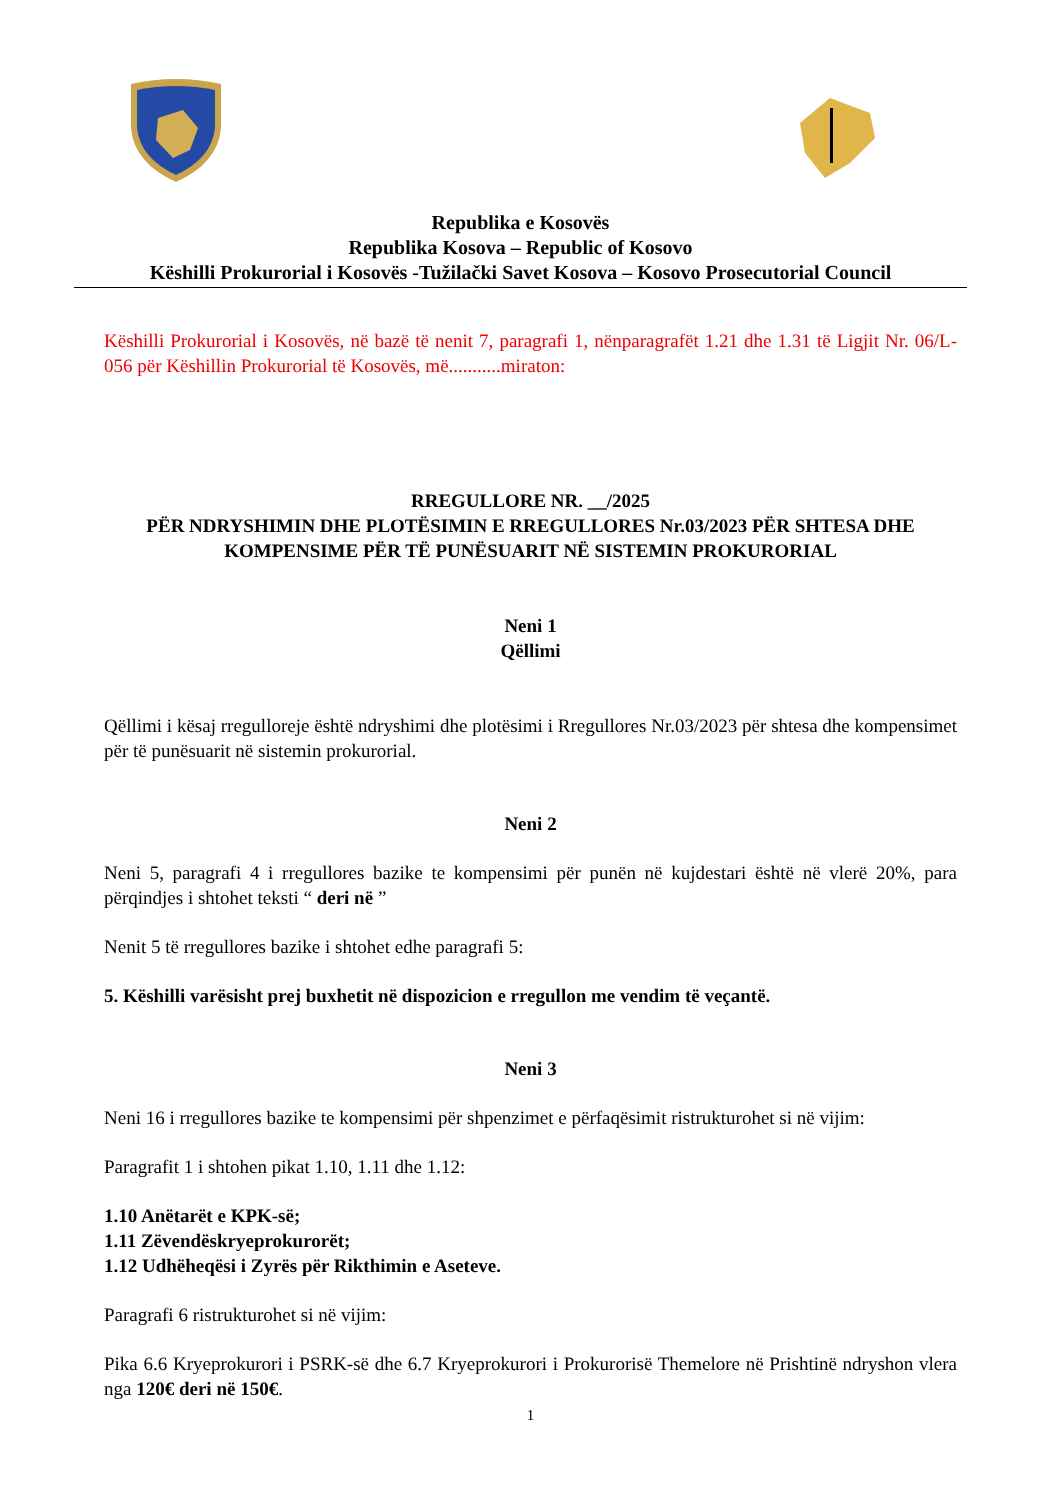Republika e Kosovës
Republika Kosova – Republic of Kosovo
Këshilli Prokurorial i Kosovës -Tužilački Savet Kosova – Kosovo Prosecutorial Council
Këshilli Prokurorial i Kosovës, në bazë të nenit 7, paragrafi 1, nënparagrafët 1.21 dhe 1.31 të Ligjit Nr. 06/L-056 për Këshillin Prokurorial të Kosovës, më...........miraton:
RREGULLORE NR. __/2025
PËR NDRYSHIMIN DHE PLOTËSIMIN E RREGULLORES Nr.03/2023 PËR SHTESA DHE KOMPENSIME PËR TË PUNËSUARIT NË SISTEMIN PROKURORIAL
Neni 1
Qëllimi
Qëllimi i kësaj rregulloreje është ndryshimi dhe plotësimi i Rregullores Nr.03/2023 për shtesa dhe kompensimet për të punësuarit në sistemin prokurorial.
Neni 2
Neni 5, paragrafi 4 i rregullores bazike te kompensimi për punën në kujdestari është në vlerë 20%, para përqindjes i shtohet teksti “ deri në ”
Nenit 5 të rregullores bazike i shtohet edhe paragrafi 5:
5. Këshilli varësisht prej buxhetit në dispozicion e rregullon me vendim të veçantë.
Neni 3
Neni 16 i rregullores bazike te kompensimi për shpenzimet e përfaqësimit ristrukturohet si në vijim:
Paragrafit 1 i shtohen pikat 1.10, 1.11 dhe 1.12:
1.10 Anëtarët e KPK-së;
1.11 Zëvendëskryeprokurorët;
1.12 Udhëheqësi i Zyrës për Rikthimin e Aseteve.
Paragrafi 6 ristrukturohet si në vijim:
Pika 6.6 Kryeprokurori i PSRK-së dhe 6.7 Kryeprokurori i Prokurorisë Themelore në Prishtinë ndryshon vlera nga 120€ deri në 150€.
1